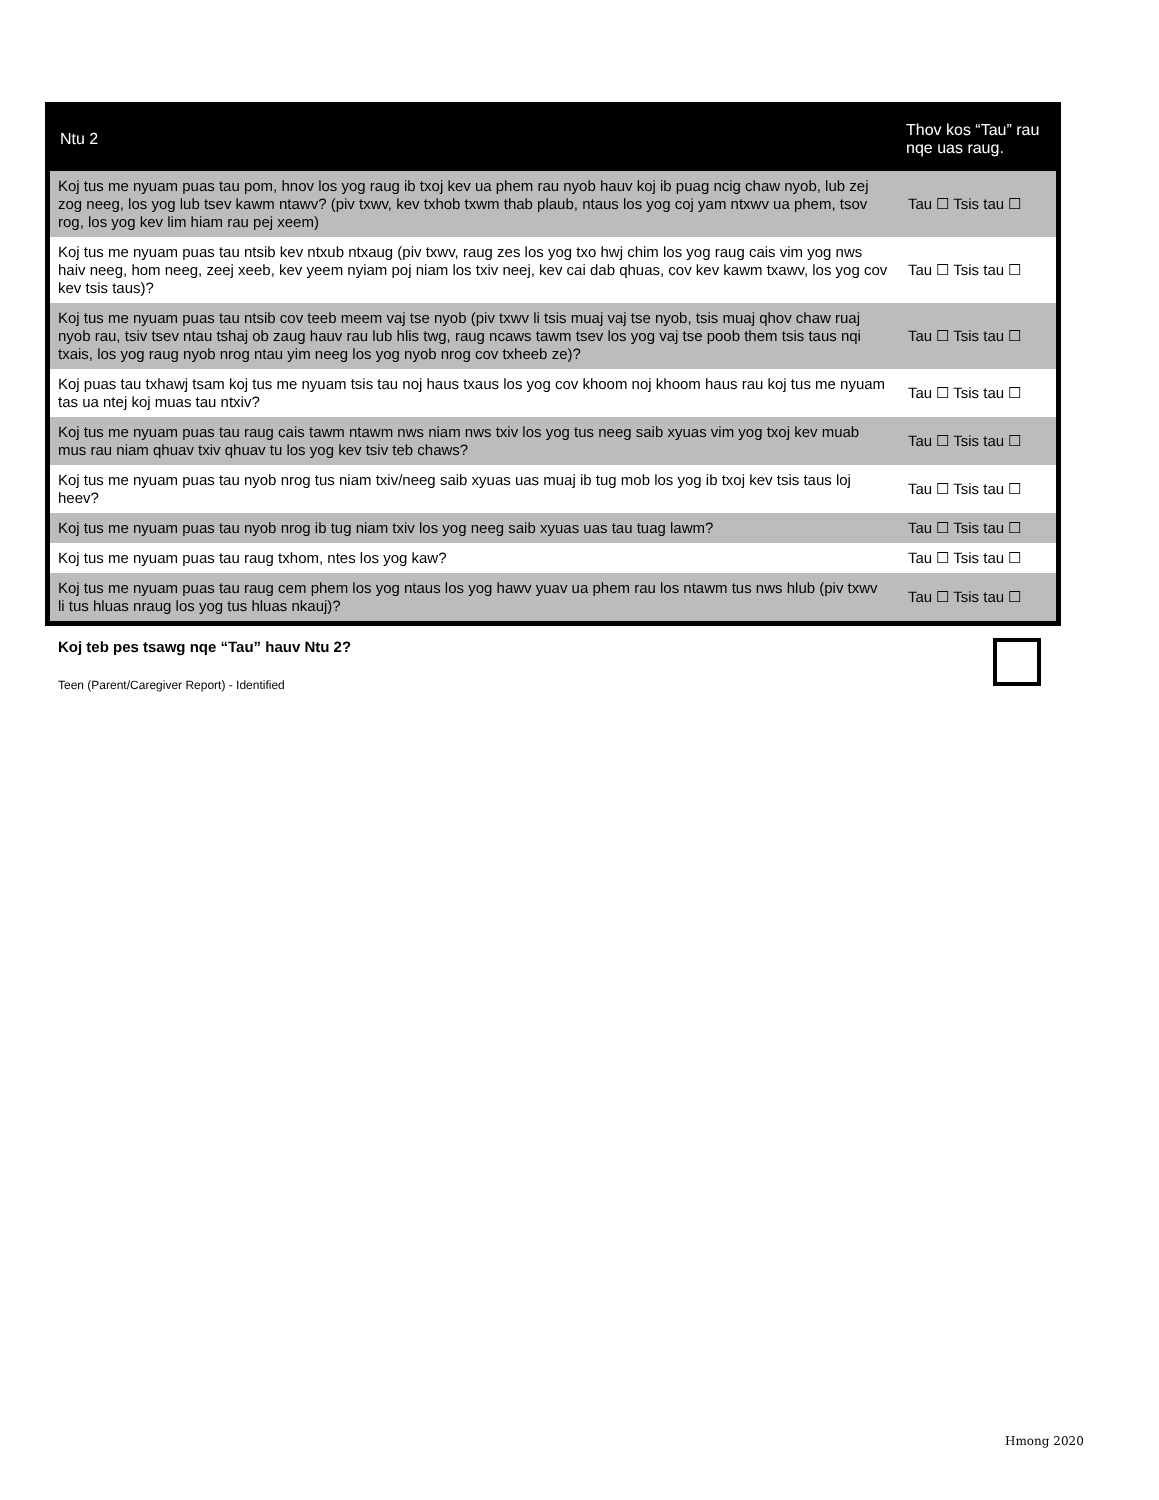| Ntu 2 | Thov kos “Tau” rau nqe uas raug. |
| --- | --- |
| Koj tus me nyuam puas tau pom, hnov los yog raug ib txoj kev ua phem rau nyob hauv koj ib puag ncig chaw nyob, lub zej zog neeg, los yog lub tsev kawm ntawv? (piv txwv, kev txhob txwm thab plaub, ntaus los yog coj yam ntxwv ua phem, tsov rog, los yog kev lim hiam rau pej xeem) | Tau ☐ Tsis tau ☐ |
| Koj tus me nyuam puas tau ntsib kev ntxub ntxaug (piv txwv, raug zes los yog txo hwj chim los yog raug cais vim yog nws haiv neeg, hom neeg, zeej xeeb, kev yeem nyiam poj niam los txiv neej, kev cai dab qhuas, cov kev kawm txawv, los yog cov kev tsis taus)? | Tau ☐ Tsis tau ☐ |
| Koj tus me nyuam puas tau ntsib cov teeb meem vaj tse nyob (piv txwv li tsis muaj vaj tse nyob, tsis muaj qhov chaw ruaj nyob rau, tsiv tsev ntau tshaj ob zaug hauv rau lub hlis twg, raug ncaws tawm tsev los yog vaj tse poob them tsis taus nqi txais, los yog raug nyob nrog ntau yim neeg los yog nyob nrog cov txheeb ze)? | Tau ☐ Tsis tau ☐ |
| Koj puas tau txhawj tsam koj tus me nyuam tsis tau noj haus txaus los yog cov khoom noj khoom haus rau koj tus me nyuam tas ua ntej koj muas tau ntxiv? | Tau ☐ Tsis tau ☐ |
| Koj tus me nyuam puas tau raug cais tawm ntawm nws niam nws txiv los yog tus neeg saib xyuas vim yog txoj kev muab mus rau niam qhuav txiv qhuav tu los yog kev tsiv teb chaws? | Tau ☐ Tsis tau ☐ |
| Koj tus me nyuam puas tau nyob nrog tus niam txiv/neeg saib xyuas uas muaj ib tug mob los yog ib txoj kev tsis taus loj heev? | Tau ☐ Tsis tau ☐ |
| Koj tus me nyuam puas tau nyob nrog ib tug niam txiv los yog neeg saib xyuas uas tau tuag lawm? | Tau ☐ Tsis tau ☐ |
| Koj tus me nyuam puas tau raug txhom, ntes los yog kaw? | Tau ☐ Tsis tau ☐ |
| Koj tus me nyuam puas tau raug cem phem los yog ntaus los yog hawv yuav ua phem rau los ntawm tus nws hlub (piv txwv li tus hluas nraug los yog tus hluas nkauj)? | Tau ☐ Tsis tau ☐ |
Koj teb pes tsawg nqe “Tau” hauv Ntu 2?
Teen (Parent/Caregiver Report) - Identified
Hmong 2020